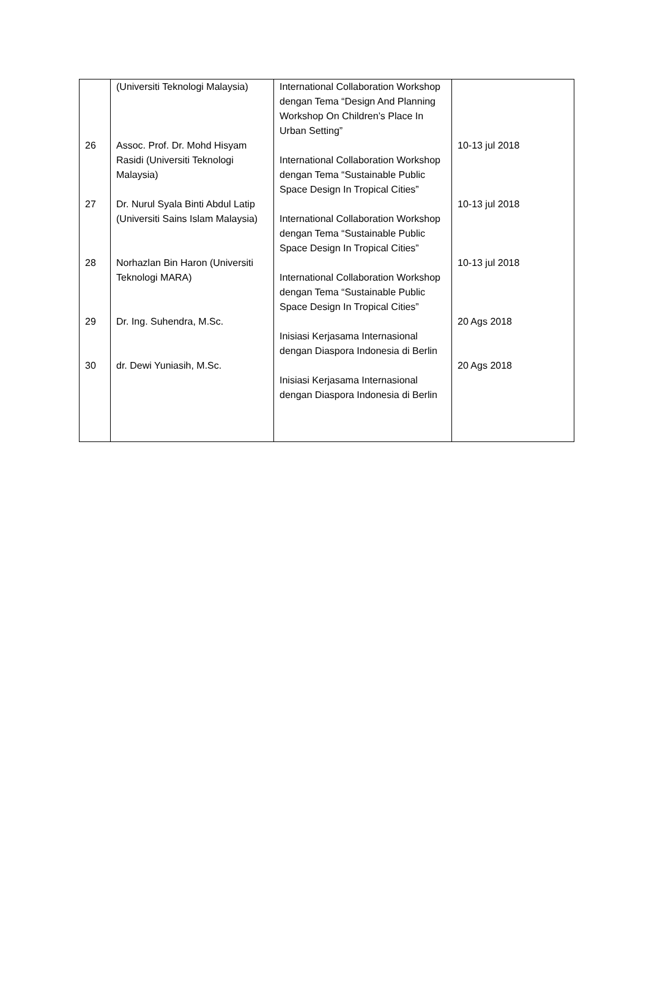| | (Universiti Teknologi Malaysia) | International Collaboration Workshop dengan Tema “Design And Planning Workshop On Children’s Place In Urban Setting” | |
| 26 | Assoc. Prof. Dr. Mohd Hisyam Rasidi (Universiti Teknologi Malaysia) | International Collaboration Workshop dengan Tema “Sustainable Public Space Design In Tropical Cities” | 10-13 jul 2018 |
| 27 | Dr. Nurul Syala Binti Abdul Latip (Universiti Sains Islam Malaysia) | International Collaboration Workshop dengan Tema “Sustainable Public Space Design In Tropical Cities” | 10-13 jul 2018 |
| 28 | Norhazlan Bin Haron (Universiti Teknologi MARA) | International Collaboration Workshop dengan Tema “Sustainable Public Space Design In Tropical Cities” | 10-13 jul 2018 |
| 29 | Dr. Ing. Suhendra, M.Sc. | Inisiasi Kerjasama Internasional dengan Diaspora Indonesia di Berlin | 20 Ags 2018 |
| 30 | dr. Dewi Yuniasih, M.Sc. | Inisiasi Kerjasama Internasional dengan Diaspora Indonesia di Berlin | 20 Ags 2018 |